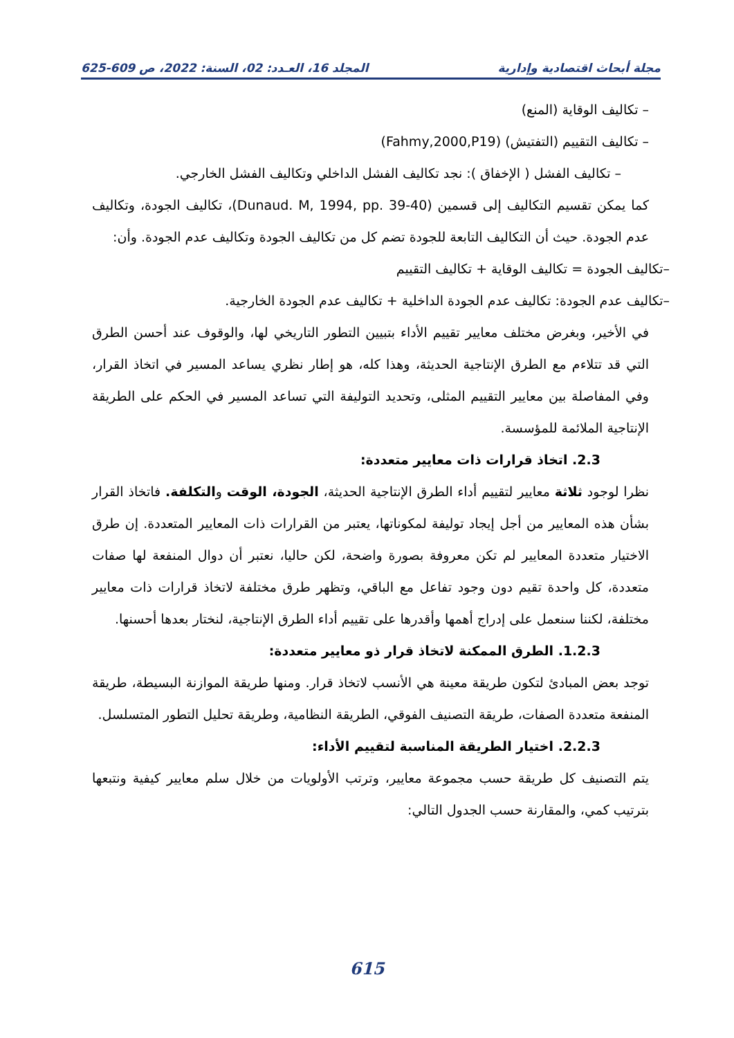مجلة أبحاث اقتصادية وإدارية المجلد 16، العـدد: 02، السنة: 2022، ص 609-625
– تكاليف الوقاية (المنع)
– تكاليف التقييم (التفتيش) (Fahmy,2000,P19)
– تكاليف الفشل ( الإخفاق ): نجد تكاليف الفشل الداخلي وتكاليف الفشل الخارجي.
كما يمكن تقسيم التكاليف إلى قسمين (Dunaud. M, 1994, pp. 39-40)، تكاليف الجودة، وتكاليف عدم الجودة. حيث أن التكاليف التابعة للجودة تضم كل من تكاليف الجودة وتكاليف عدم الجودة. وأن:
–تكاليف الجودة = تكاليف الوقاية + تكاليف التقييم
–تكاليف عدم الجودة: تكاليف عدم الجودة الداخلية + تكاليف عدم الجودة الخارجية.
في الأخير، وبغرض مختلف معايير تقييم الأداء بتبيين التطور التاريخي لها، والوقوف عند أحسن الطرق التي قد تتلاءم مع الطرق الإنتاجية الحديثة، وهذا كله، هو إطار نظري يساعد المسير في اتخاذ القرار، وفي المفاصلة بين معايير التقييم المثلى، وتحديد التوليفة التي تساعد المسير في الحكم على الطريقة الإنتاجية الملائمة للمؤسسة.
2.3. اتخاذ قرارات ذات معايير متعددة:
نظرا لوجود ثلاثة معايير لتقييم أداء الطرق الإنتاجية الحديثة، الجودة، الوقت والتكلفة. فاتخاذ القرار بشأن هذه المعايير من أجل إيجاد توليفة لمكوناتها، يعتبر من القرارات ذات المعايير المتعددة. إن طرق الاختيار متعددة المعايير لم تكن معروفة بصورة واضحة، لكن حاليا، نعتبر أن دوال المنفعة لها صفات متعددة، كل واحدة تقيم دون وجود تفاعل مع الباقي، وتظهر طرق مختلفة لاتخاذ قرارات ذات معايير مختلفة، لكننا سنعمل على إدراج أهمها وأقدرها على تقييم أداء الطرق الإنتاجية، لنختار بعدها أحسنها.
1.2.3. الطرق الممكنة لاتخاذ قرار ذو معايير متعددة:
توجد بعض المبادئ لتكون طريقة معينة هي الأنسب لاتخاذ قرار. ومنها طريقة الموازنة البسيطة، طريقة المنفعة متعددة الصفات، طريقة التصنيف الفوقي، الطريقة النظامية، وطريقة تحليل التطور المتسلسل.
2.2.3. اختيار الطريقة المناسبة لتقييم الأداء:
يتم التصنيف كل طريقة حسب مجموعة معايير، وترتب الأولويات من خلال سلم معايير كيفية ونتبعها بترتيب كمي، والمقارنة حسب الجدول التالي:
615